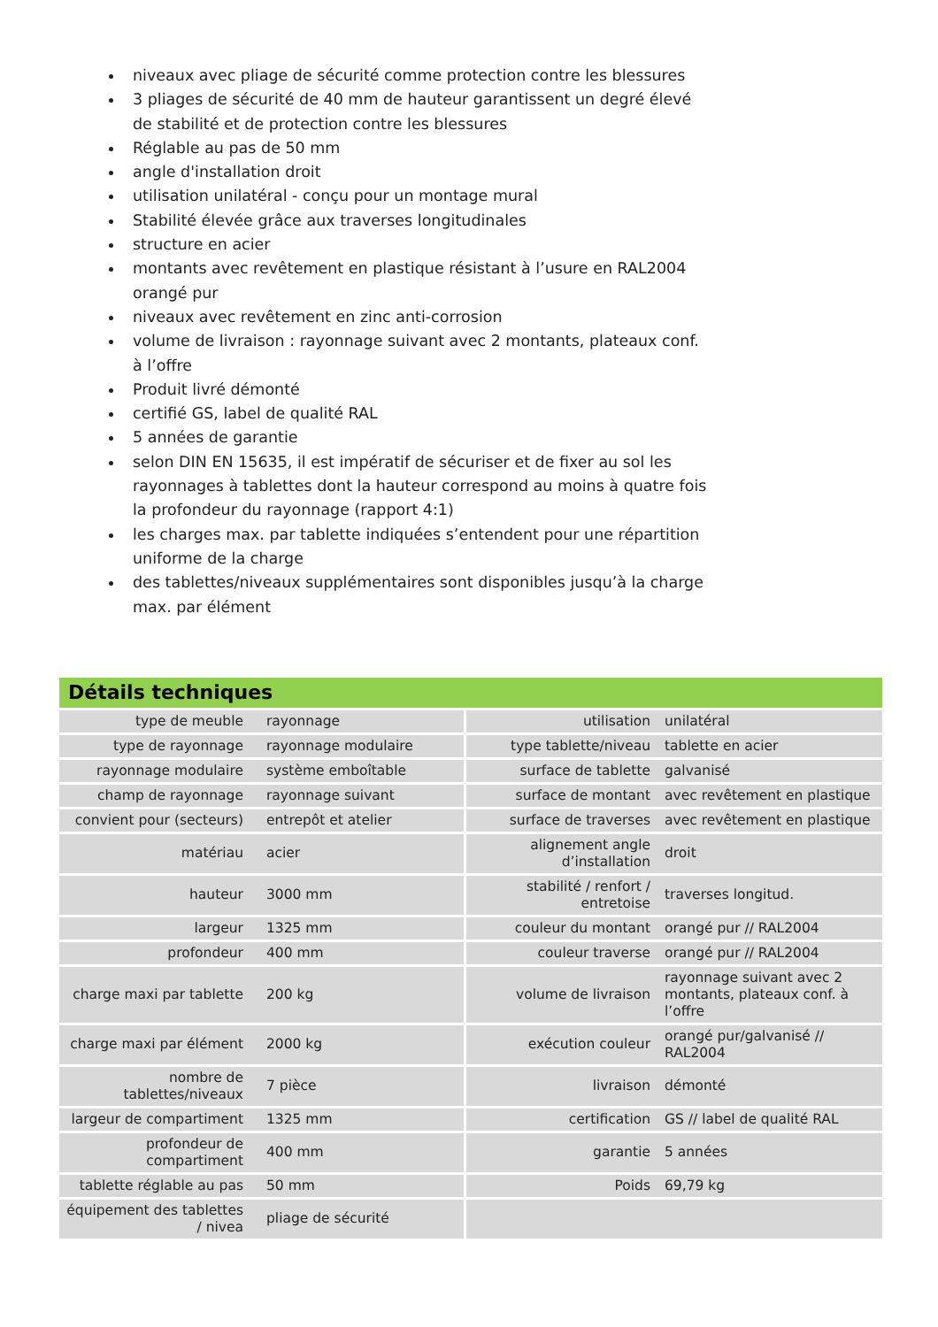niveaux avec pliage de sécurité comme protection contre les blessures
3 pliages de sécurité de 40 mm de hauteur garantissent un degré élevé de stabilité et de protection contre les blessures
Réglable au pas de 50 mm
angle d'installation droit
utilisation unilatéral - conçu pour un montage mural
Stabilité élevée grâce aux traverses longitudinales
structure en acier
montants avec revêtement en plastique résistant à l’usure en RAL2004 orangé pur
niveaux avec revêtement en zinc anti-corrosion
volume de livraison : rayonnage suivant avec 2 montants, plateaux conf. à l’offre
Produit livré démonté
certifié GS, label de qualité RAL
5 années de garantie
selon DIN EN 15635, il est impératif de sécuriser et de fixer au sol les rayonnages à tablettes dont la hauteur correspond au moins à quatre fois la profondeur du rayonnage (rapport 4:1)
les charges max. par tablette indiquées s’entendent pour une répartition uniforme de la charge
des tablettes/niveaux supplémentaires sont disponibles jusqu’à la charge max. par élément
Détails techniques
| type de meuble | rayonnage | utilisation | unilatéral |
| type de rayonnage | rayonnage modulaire | type tablette/niveau | tablette en acier |
| rayonnage modulaire | système emboîtable | surface de tablette | galvanisé |
| champ de rayonnage | rayonnage suivant | surface de montant | avec revêtement en plastique |
| convient pour (secteurs) | entrepôt et atelier | surface de traverses | avec revêtement en plastique |
| matériau | acier | alignement angle d’installation | droit |
| hauteur | 3000 mm | stabilité / renfort / entretoise | traverses longitud. |
| largeur | 1325 mm | couleur du montant | orangé pur // RAL2004 |
| profondeur | 400 mm | couleur traverse | orangé pur // RAL2004 |
| charge maxi par tablette | 200 kg | volume de livraison | rayonnage suivant avec 2 montants, plateaux conf. à l’offre |
| charge maxi par élément | 2000 kg | exécution couleur | orangé pur/galvanisé // RAL2004 |
| nombre de tablettes/niveaux | 7 pièce | livraison | démonté |
| largeur de compartiment | 1325 mm | certification | GS // label de qualité RAL |
| profondeur de compartiment | 400 mm | garantie | 5 années |
| tablette réglable au pas | 50 mm | Poids | 69,79 kg |
| équipement des tablettes / nivea | pliage de sécurité | | |